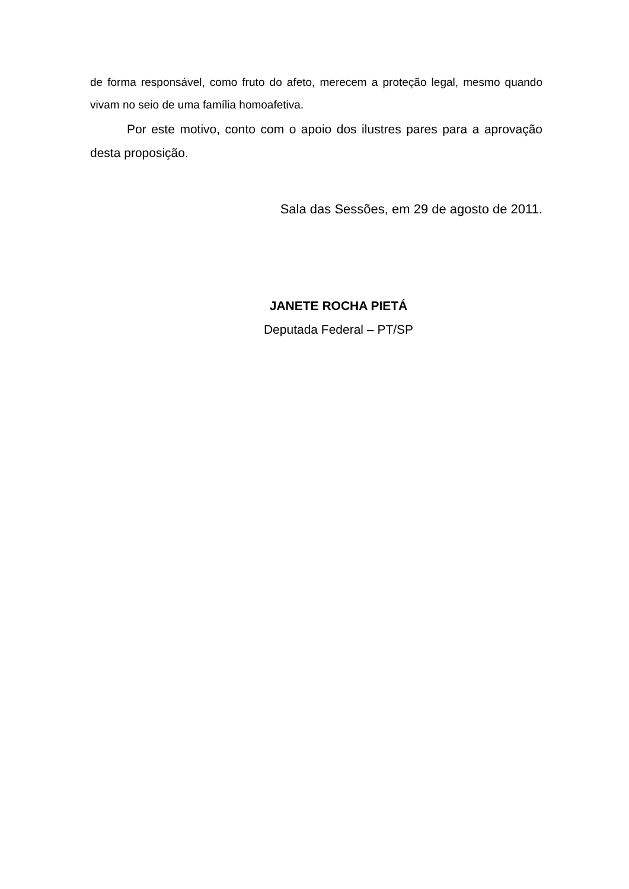de forma responsável, como fruto do afeto, merecem a proteção legal, mesmo quando vivam no seio de uma família homoafetiva.
Por este motivo, conto com o apoio dos ilustres pares para a aprovação desta proposição.
Sala das Sessões, em 29 de agosto de 2011.
JANETE ROCHA PIETÁ
Deputada Federal – PT/SP